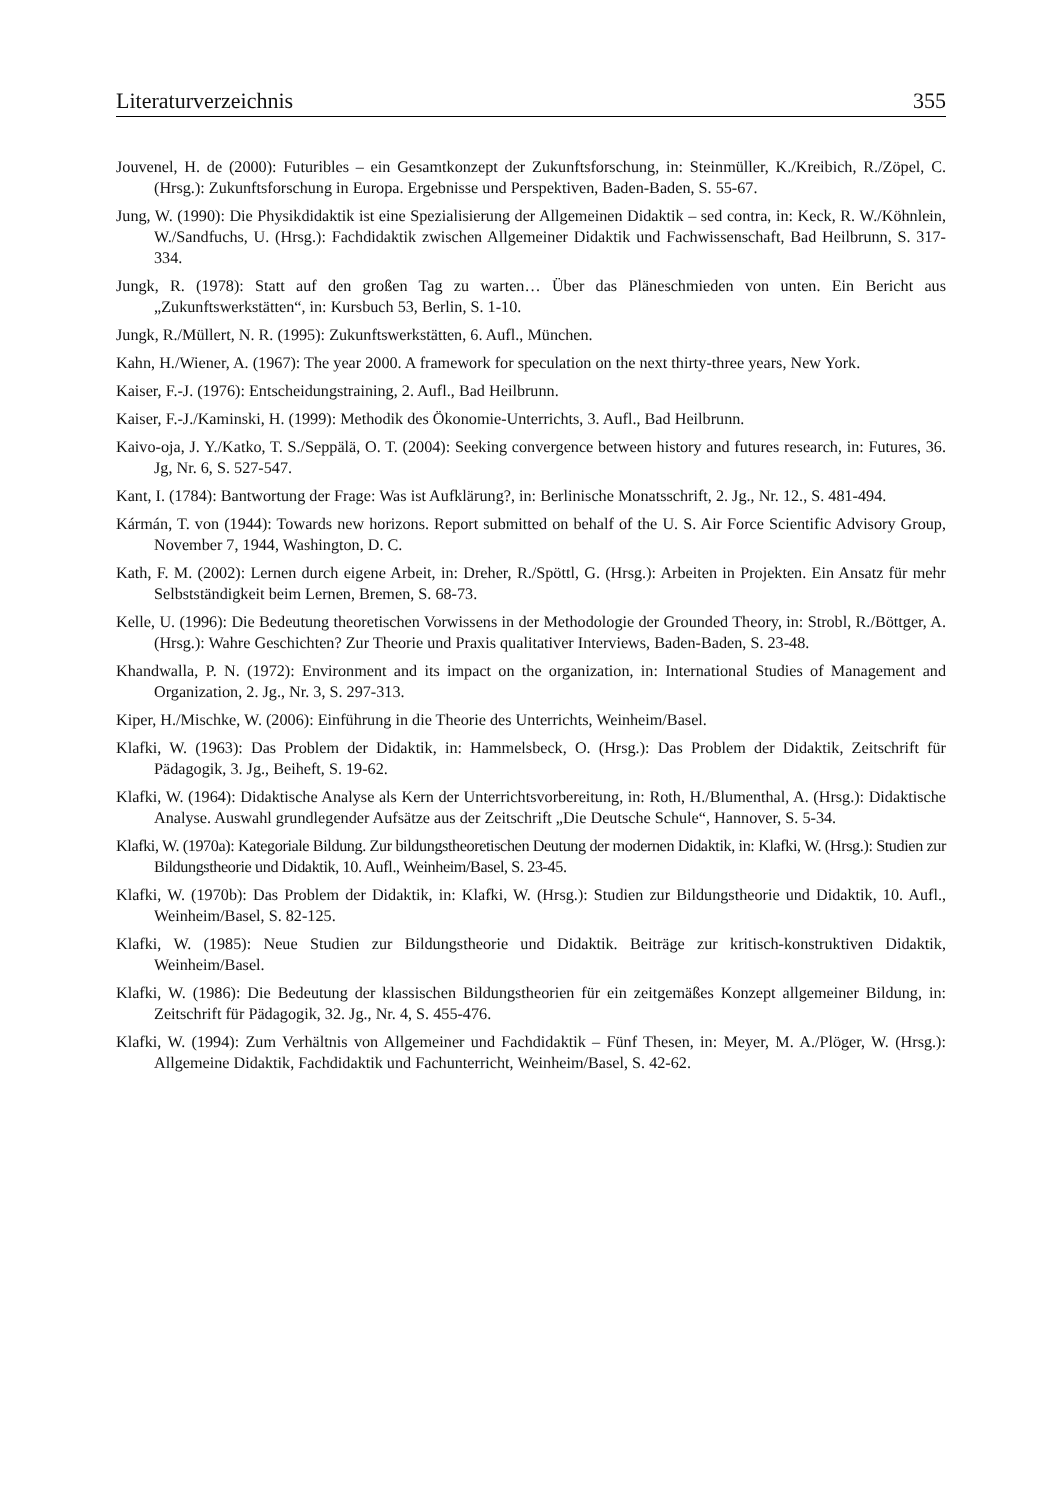Literaturverzeichnis 355
Jouvenel, H. de (2000): Futuribles – ein Gesamtkonzept der Zukunftsforschung, in: Steinmüller, K./Kreibich, R./Zöpel, C. (Hrsg.): Zukunftsforschung in Europa. Ergebnisse und Perspektiven, Baden-Baden, S. 55-67.
Jung, W. (1990): Die Physikdidaktik ist eine Spezialisierung der Allgemeinen Didaktik – sed contra, in: Keck, R. W./Köhnlein, W./Sandfuchs, U. (Hrsg.): Fachdidaktik zwischen Allgemeiner Didaktik und Fachwissenschaft, Bad Heilbrunn, S. 317-334.
Jungk, R. (1978): Statt auf den großen Tag zu warten… Über das Pläneschmieden von unten. Ein Bericht aus „Zukunftswerkstätten“, in: Kursbuch 53, Berlin, S. 1-10.
Jungk, R./Müllert, N. R. (1995): Zukunftswerkstätten, 6. Aufl., München.
Kahn, H./Wiener, A. (1967): The year 2000. A framework for speculation on the next thirty-three years, New York.
Kaiser, F.-J. (1976): Entscheidungstraining, 2. Aufl., Bad Heilbrunn.
Kaiser, F.-J./Kaminski, H. (1999): Methodik des Ökonomie-Unterrichts, 3. Aufl., Bad Heilbrunn.
Kaivo-oja, J. Y./Katko, T. S./Seppälä, O. T. (2004): Seeking convergence between history and futures research, in: Futures, 36. Jg, Nr. 6, S. 527-547.
Kant, I. (1784): Bantwortung der Frage: Was ist Aufklärung?, in: Berlinische Monatsschrift, 2. Jg., Nr. 12., S. 481-494.
Kármán, T. von (1944): Towards new horizons. Report submitted on behalf of the U. S. Air Force Scientific Advisory Group, November 7, 1944, Washington, D. C.
Kath, F. M. (2002): Lernen durch eigene Arbeit, in: Dreher, R./Spöttl, G. (Hrsg.): Arbeiten in Projekten. Ein Ansatz für mehr Selbstständigkeit beim Lernen, Bremen, S. 68-73.
Kelle, U. (1996): Die Bedeutung theoretischen Vorwissens in der Methodologie der Grounded Theory, in: Strobl, R./Böttger, A. (Hrsg.): Wahre Geschichten? Zur Theorie und Praxis qualitativer Interviews, Baden-Baden, S. 23-48.
Khandwalla, P. N. (1972): Environment and its impact on the organization, in: International Studies of Management and Organization, 2. Jg., Nr. 3, S. 297-313.
Kiper, H./Mischke, W. (2006): Einführung in die Theorie des Unterrichts, Weinheim/Basel.
Klafki, W. (1963): Das Problem der Didaktik, in: Hammelsbeck, O. (Hrsg.): Das Problem der Didaktik, Zeitschrift für Pädagogik, 3. Jg., Beiheft, S. 19-62.
Klafki, W. (1964): Didaktische Analyse als Kern der Unterrichtsvorbereitung, in: Roth, H./Blumenthal, A. (Hrsg.): Didaktische Analyse. Auswahl grundlegender Aufsätze aus der Zeitschrift „Die Deutsche Schule“, Hannover, S. 5-34.
Klafki, W. (1970a): Kategoriale Bildung. Zur bildungstheoretischen Deutung der modernen Didaktik, in: Klafki, W. (Hrsg.): Studien zur Bildungstheorie und Didaktik, 10. Aufl., Weinheim/Basel, S. 23-45.
Klafki, W. (1970b): Das Problem der Didaktik, in: Klafki, W. (Hrsg.): Studien zur Bildungstheorie und Didaktik, 10. Aufl., Weinheim/Basel, S. 82-125.
Klafki, W. (1985): Neue Studien zur Bildungstheorie und Didaktik. Beiträge zur kritisch-konstruktiven Didaktik, Weinheim/Basel.
Klafki, W. (1986): Die Bedeutung der klassischen Bildungstheorien für ein zeitgemäßes Konzept allgemeiner Bildung, in: Zeitschrift für Pädagogik, 32. Jg., Nr. 4, S. 455-476.
Klafki, W. (1994): Zum Verhältnis von Allgemeiner und Fachdidaktik – Fünf Thesen, in: Meyer, M. A./Plöger, W. (Hrsg.): Allgemeine Didaktik, Fachdidaktik und Fachunterricht, Weinheim/Basel, S. 42-62.